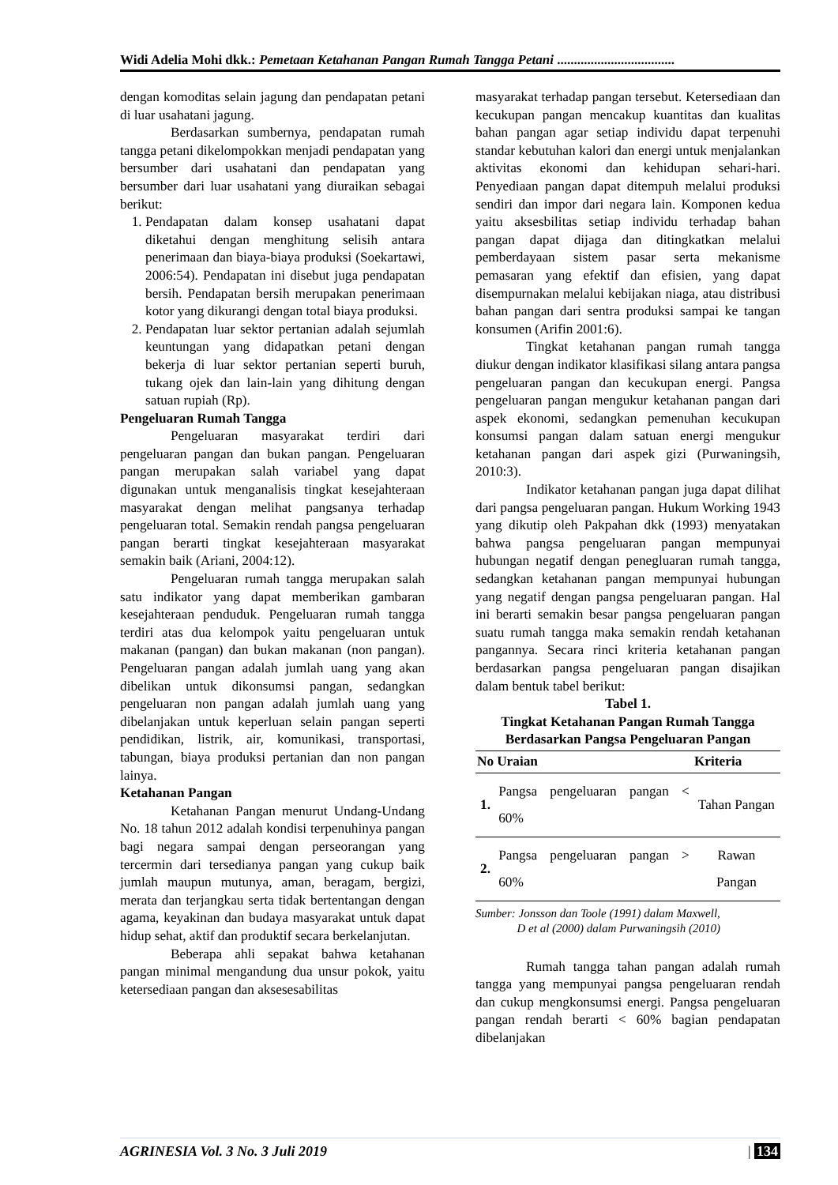Widi Adelia Mohi dkk.: Pemetaan Ketahanan Pangan Rumah Tangga Petani ...................................
dengan komoditas selain jagung dan pendapatan petani di luar usahatani jagung.
Berdasarkan sumbernya, pendapatan rumah tangga petani dikelompokkan menjadi pendapatan yang bersumber dari usahatani dan pendapatan yang bersumber dari luar usahatani yang diuraikan sebagai berikut:
1. Pendapatan dalam konsep usahatani dapat diketahui dengan menghitung selisih antara penerimaan dan biaya-biaya produksi (Soekartawi, 2006:54). Pendapatan ini disebut juga pendapatan bersih. Pendapatan bersih merupakan penerimaan kotor yang dikurangi dengan total biaya produksi.
2. Pendapatan luar sektor pertanian adalah sejumlah keuntungan yang didapatkan petani dengan bekerja di luar sektor pertanian seperti buruh, tukang ojek dan lain-lain yang dihitung dengan satuan rupiah (Rp).
Pengeluaran Rumah Tangga
Pengeluaran masyarakat terdiri dari pengeluaran pangan dan bukan pangan. Pengeluaran pangan merupakan salah variabel yang dapat digunakan untuk menganalisis tingkat kesejahteraan masyarakat dengan melihat pangsanya terhadap pengeluaran total. Semakin rendah pangsa pengeluaran pangan berarti tingkat kesejahteraan masyarakat semakin baik (Ariani, 2004:12).
Pengeluaran rumah tangga merupakan salah satu indikator yang dapat memberikan gambaran kesejahteraan penduduk. Pengeluaran rumah tangga terdiri atas dua kelompok yaitu pengeluaran untuk makanan (pangan) dan bukan makanan (non pangan). Pengeluaran pangan adalah jumlah uang yang akan dibelikan untuk dikonsumsi pangan, sedangkan pengeluaran non pangan adalah jumlah uang yang dibelanjakan untuk keperluan selain pangan seperti pendidikan, listrik, air, komunikasi, transportasi, tabungan, biaya produksi pertanian dan non pangan lainya.
Ketahanan Pangan
Ketahanan Pangan menurut Undang-Undang No. 18 tahun 2012 adalah kondisi terpenuhinya pangan bagi negara sampai dengan perseorangan yang tercermin dari tersedianya pangan yang cukup baik jumlah maupun mutunya, aman, beragam, bergizi, merata dan terjangkau serta tidak bertentangan dengan agama, keyakinan dan budaya masyarakat untuk dapat hidup sehat, aktif dan produktif secara berkelanjutan.
Beberapa ahli sepakat bahwa ketahanan pangan minimal mengandung dua unsur pokok, yaitu ketersediaan pangan dan aksesesabilitas
masyarakat terhadap pangan tersebut. Ketersediaan dan kecukupan pangan mencakup kuantitas dan kualitas bahan pangan agar setiap individu dapat terpenuhi standar kebutuhan kalori dan energi untuk menjalankan aktivitas ekonomi dan kehidupan sehari-hari. Penyediaan pangan dapat ditempuh melalui produksi sendiri dan impor dari negara lain. Komponen kedua yaitu aksesbilitas setiap individu terhadap bahan pangan dapat dijaga dan ditingkatkan melalui pemberdayaan sistem pasar serta mekanisme pemasaran yang efektif dan efisien, yang dapat disempurnakan melalui kebijakan niaga, atau distribusi bahan pangan dari sentra produksi sampai ke tangan konsumen (Arifin 2001:6).
Tingkat ketahanan pangan rumah tangga diukur dengan indikator klasifikasi silang antara pangsa pengeluaran pangan dan kecukupan energi. Pangsa pengeluaran pangan mengukur ketahanan pangan dari aspek ekonomi, sedangkan pemenuhan kecukupan konsumsi pangan dalam satuan energi mengukur ketahanan pangan dari aspek gizi (Purwaningsih, 2010:3).
Indikator ketahanan pangan juga dapat dilihat dari pangsa pengeluaran pangan. Hukum Working 1943 yang dikutip oleh Pakpahan dkk (1993) menyatakan bahwa pangsa pengeluaran pangan mempunyai hubungan negatif dengan penegluaran rumah tangga, sedangkan ketahanan pangan mempunyai hubungan yang negatif dengan pangsa pengeluaran pangan. Hal ini berarti semakin besar pangsa pengeluaran pangan suatu rumah tangga maka semakin rendah ketahanan pangannya. Secara rinci kriteria ketahanan pangan berdasarkan pangsa pengeluaran pangan disajikan dalam bentuk tabel berikut:
Tabel 1.
Tingkat Ketahanan Pangan Rumah Tangga Berdasarkan Pangsa Pengeluaran Pangan
| No | Uraian | Kriteria |
| --- | --- | --- |
| 1. | Pangsa pengeluaran pangan < 60% | Tahan Pangan |
| 2. | Pangsa pengeluaran pangan > 60% | Rawan Pangan |
Sumber: Jonsson dan Toole (1991) dalam Maxwell,
D et al (2000) dalam Purwaningsih (2010)
Rumah tangga tahan pangan adalah rumah tangga yang mempunyai pangsa pengeluaran rendah dan cukup mengkonsumsi energi. Pangsa pengeluaran pangan rendah berarti < 60% bagian pendapatan dibelanjakan
AGRINESIA Vol. 3 No. 3 Juli 2019 | 134